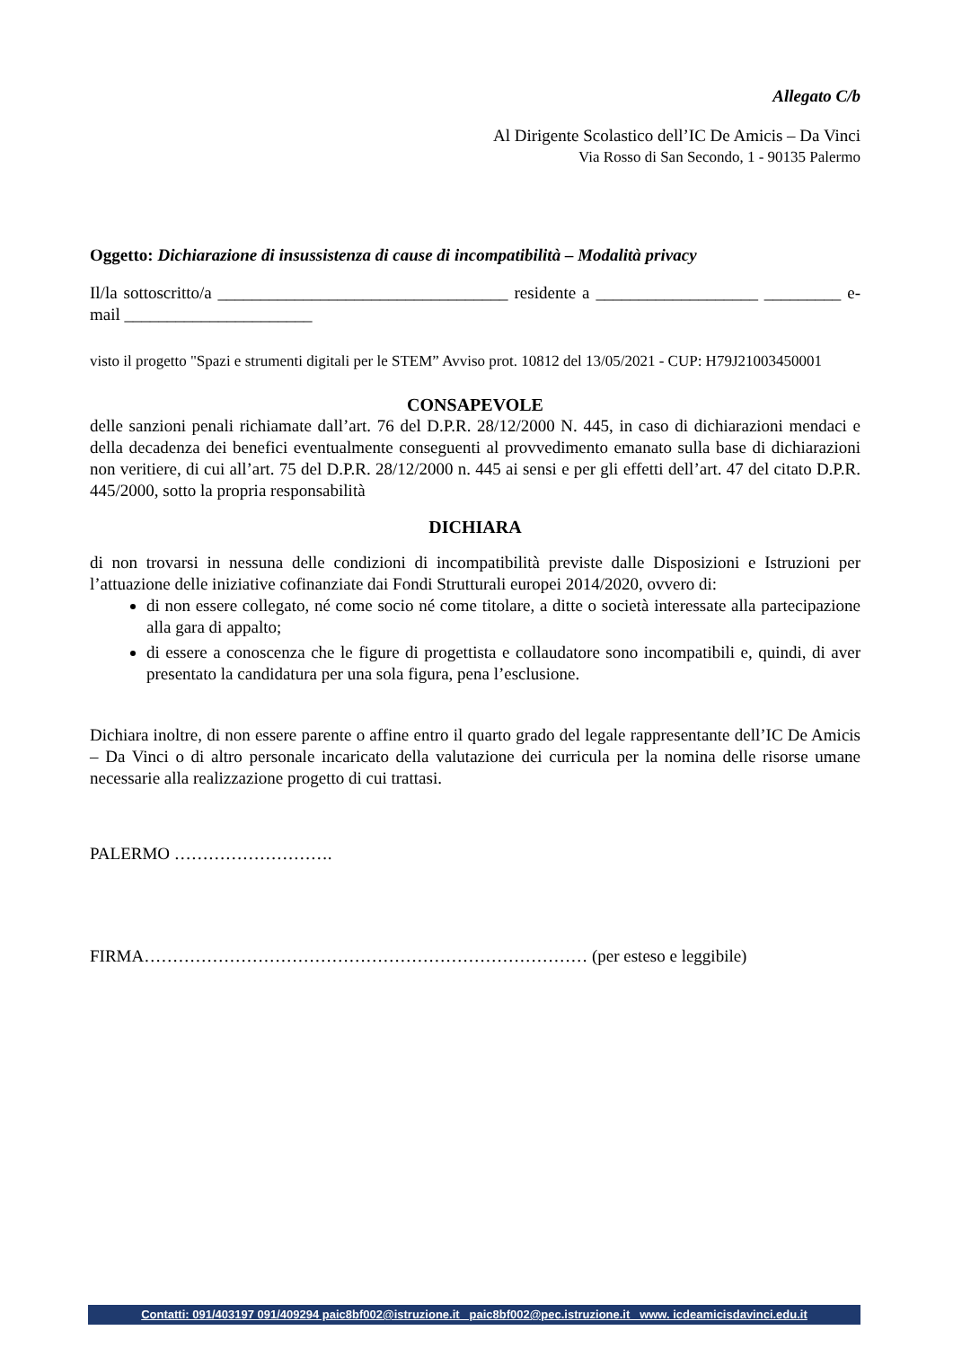Allegato C/b
Al Dirigente Scolastico dell’IC De Amicis – Da Vinci
Via Rosso di San Secondo, 1 - 90135 Palermo
Oggetto: Dichiarazione di insussistenza di cause di incompatibilità – Modalità privacy
Il/la sottoscritto/a __________________________________ residente a ___________________ _________ e-mail ______________________
visto il progetto "Spazi e strumenti digitali per le STEM” Avviso prot. 10812 del 13/05/2021 - CUP: H79J21003450001
CONSAPEVOLE
delle sanzioni penali richiamate dall’art. 76 del D.P.R. 28/12/2000 N. 445, in caso di dichiarazioni mendaci e della decadenza dei benefici eventualmente conseguenti al provvedimento emanato sulla base di dichiarazioni non veritiere, di cui all’art. 75 del D.P.R. 28/12/2000 n. 445 ai sensi e per gli effetti dell’art. 47 del citato D.P.R. 445/2000, sotto la propria responsabilità
DICHIARA
di non trovarsi in nessuna delle condizioni di incompatibilità previste dalle Disposizioni e Istruzioni per l’attuazione delle iniziative cofinanziate dai Fondi Strutturali europei 2014/2020, ovvero di:
di non essere collegato, né come socio né come titolare, a ditte o società interessate alla partecipazione alla gara di appalto;
di essere a conoscenza che le figure di progettista e collaudatore sono incompatibili e, quindi, di aver presentato la candidatura per una sola figura, pena l’esclusione.
Dichiara inoltre, di non essere parente o affine entro il quarto grado del legale rappresentante dell’IC De Amicis – Da Vinci o di altro personale incaricato della valutazione dei curricula per la nomina delle risorse umane necessarie alla realizzazione progetto di cui trattasi.
PALERMO ……………………….
FIRMA…………………………………………………………………… (per esteso e leggibile)
Contatti: 091/403197 091/409294 paic8bf002@istruzione.it paic8bf002@pec.istruzione.it www. icdeamicisdavinci.edu.it